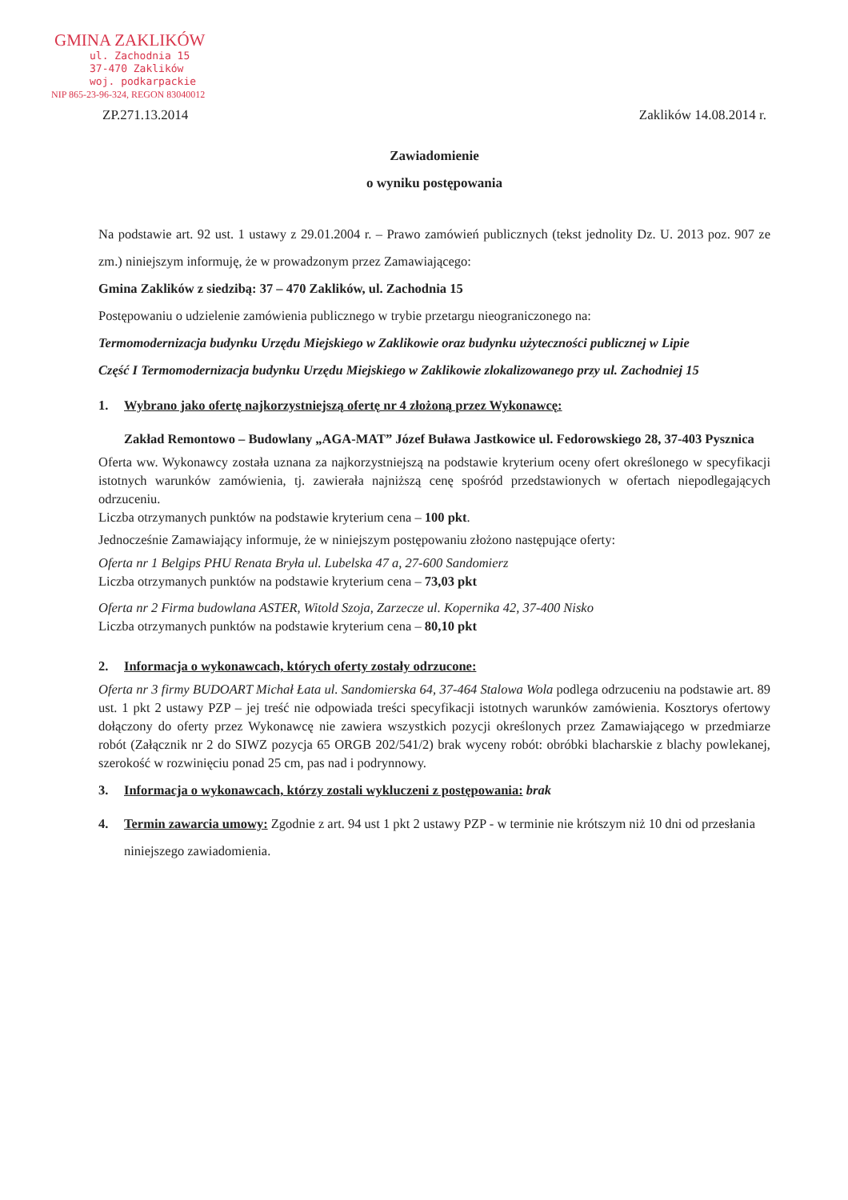GMINA ZAKLIKÓW
ul. Zachodnia 15
37-470 Zaklików
woj. podkarpackie
NIP 865-23-96-324, REGON 83040012
ZP.271.13.2014 Zaklików 14.08.2014 r.
Zawiadomienie
o wyniku postępowania
Na podstawie art. 92 ust. 1 ustawy z 29.01.2004 r. – Prawo zamówień publicznych (tekst jednolity Dz. U. 2013 poz. 907 ze zm.) niniejszym informuję, że w prowadzonym przez Zamawiającego:
Gmina Zaklików z siedzibą: 37 – 470 Zaklików, ul. Zachodnia 15
Postępowaniu o udzielenie zamówienia publicznego w trybie przetargu nieograniczonego na:
Termomodernizacja budynku Urzędu Miejskiego w Zaklikowie oraz budynku użyteczności publicznej w Lipie
Część I Termomodernizacja budynku Urzędu Miejskiego w Zaklikowie zlokalizowanego przy ul. Zachodniej 15
1. Wybrano jako ofertę najkorzystniejszą ofertę nr 4 złożoną przez Wykonawcę:
Zakład Remontowo – Budowlany „AGA-MAT” Józef Buława Jastkowice ul. Fedorowskiego 28, 37-403 Pysznica
Oferta ww. Wykonawcy została uznana za najkorzystniejszą na podstawie kryterium oceny ofert określonego w specyfikacji istotnych warunków zamówienia, tj. zawierała najniższą cenę spośród przedstawionych w ofertach niepodlegających odrzuceniu.
Liczba otrzymanych punktów na podstawie kryterium cena – 100 pkt.
Jednocześnie Zamawiający informuje, że w niniejszym postępowaniu złożono następujące oferty:
Oferta nr 1 Belgips PHU Renata Bryła ul. Lubelska 47 a, 27-600 Sandomierz
Liczba otrzymanych punktów na podstawie kryterium cena – 73,03 pkt
Oferta nr 2 Firma budowlana ASTER, Witold Szoja, Zarzecze ul. Kopernika 42, 37-400 Nisko
Liczba otrzymanych punktów na podstawie kryterium cena – 80,10 pkt
2. Informacja o wykonawcach, których oferty zostały odrzucone:
Oferta nr 3 firmy BUDOART Michał Łata ul. Sandomierska 64, 37-464 Stalowa Wola podlega odrzuceniu na podstawie art. 89 ust. 1 pkt 2 ustawy PZP – jej treść nie odpowiada treści specyfikacji istotnych warunków zamówienia. Kosztorys ofertowy dołączony do oferty przez Wykonawcę nie zawiera wszystkich pozycji określonych przez Zamawiającego w przedmiarze robót (Załącznik nr 2 do SIWZ pozycja 65 ORGB 202/541/2) brak wyceny robót: obróbki blacharskie z blachy powlekanej, szerokość w rozwinięciu ponad 25 cm, pas nad i podrynnowy.
3. Informacja o wykonawcach, którzy zostali wykluczeni z postępowania: brak
4. Termin zawarcia umowy: Zgodnie z art. 94 ust 1 pkt 2 ustawy PZP - w terminie nie krótszym niż 10 dni od przesłania niniejszego zawiadomienia.